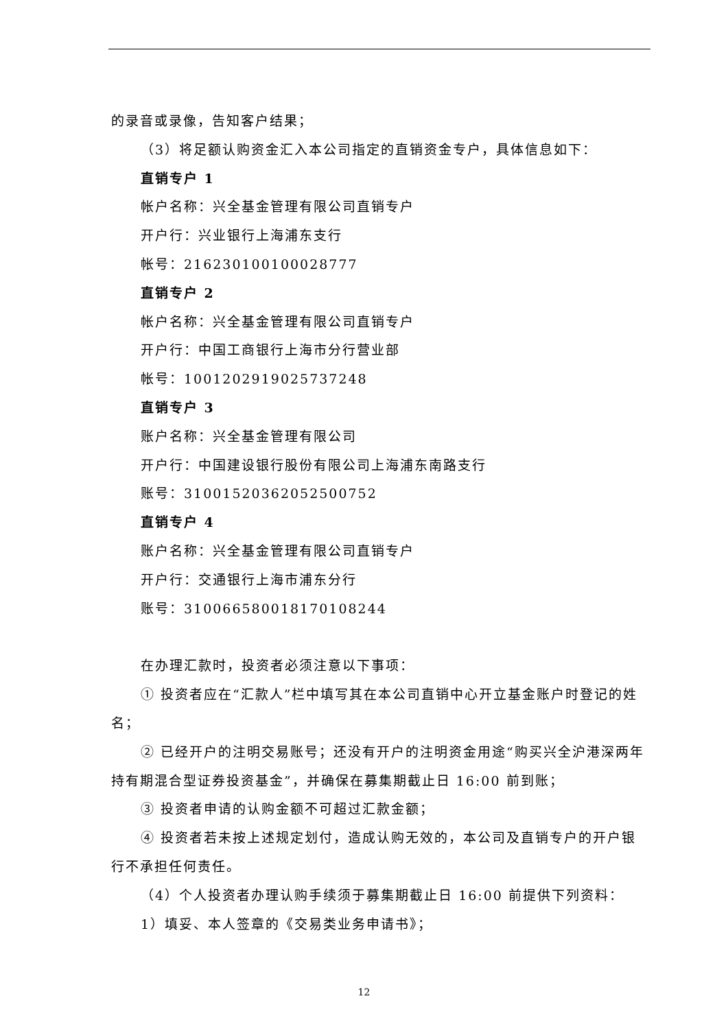的录音或录像，告知客户结果；
（3）将足额认购资金汇入本公司指定的直销资金专户，具体信息如下：
直销专户 1
帐户名称：兴全基金管理有限公司直销专户
开户行：兴业银行上海浦东支行
帐号：216230100100028777
直销专户 2
帐户名称：兴全基金管理有限公司直销专户
开户行：中国工商银行上海市分行营业部
帐号：1001202919025737248
直销专户 3
账户名称：兴全基金管理有限公司
开户行：中国建设银行股份有限公司上海浦东南路支行
账号：31001520362052500752
直销专户 4
账户名称：兴全基金管理有限公司直销专户
开户行：交通银行上海市浦东分行
账号：310066580018170108244
在办理汇款时，投资者必须注意以下事项：
① 投资者应在“汇款人”栏中填写其在本公司直销中心开立基金账户时登记的姓
名；
② 已经开户的注明交易账号；还没有开户的注明资金用途“购买兴全沪港深两年
持有期混合型证券投资基金”，并确保在募集期截止日 16:00 前到账；
③ 投资者申请的认购金额不可超过汇款金额；
④ 投资者若未按上述规定划付，造成认购无效的，本公司及直销专户的开户银
行不承担任何责任。
（4）个人投资者办理认购手续须于募集期截止日 16:00 前提供下列资料：
1）填妥、本人签章的《交易类业务申请书》；
12